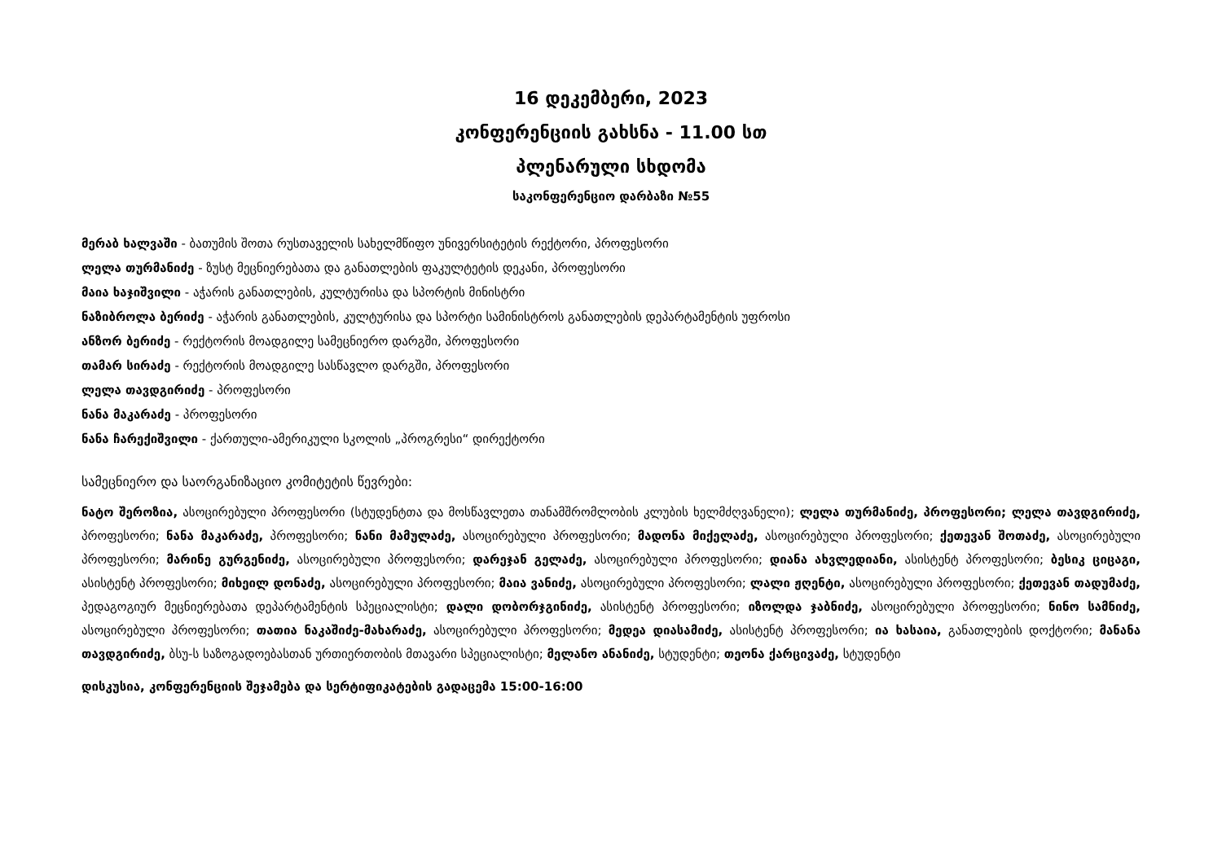16 დეკემბერი, 2023
კონფერენციის გახსნა - 11.00 სთ
პლენარული სხდომა
საკონფერენციო დარბაზი №55
მერაბ ხალვაში - ბათუმის შოთა რუსთაველის სახელმწიფო უნივერსიტეტის რექტორი, პროფესორი
ლელა თურმანიძე - ზუსტ მეცნიერებათა და განათლების ფაკულტეტის დეკანი, პროფესორი
მაია ხაჯიშვილი - აჭარის განათლების, კულტურისა და სპორტის მინისტრი
ნაზიბროლა ბერიძე - აჭარის განათლების, კულტურისა და სპორტი სამინისტროს განათლების დეპარტამენტის უფროსი
ანზორ ბერიძე - რექტორის მოადგილე სამეცნიერო დარგში, პროფესორი
თამარ სირაძე - რექტორის მოადგილე სასწავლო დარგში, პროფესორი
ლელა თავდგირიძე - პროფესორი
ნანა მაკარაძე - პროფესორი
ნანა ჩარექიშვილი - ქართული-ამერიკული სკოლის „პროგრესი“ დირექტორი
სამეცნიერო და საორგანიზაციო კომიტეტის წევრები:
ნატო შეროზია, ასოცირებული პროფესორი (სტუდენტთა და მოსწავლეთა თანამშრომლობის კლუბის ხელმძღვანელი); ლელა თურმანიძე, პროფესორი; ლელა თავდგირიძე, პროფესორი; ნანა მაკარაძე, პროფესორი; ნანი მამულაძე, ასოცირებული პროფესორი; მადონა მიქელაძე, ასოცირებული პროფესორი; ქეთევან შოთაძე, ასოცირებული პროფესორი; მარინე გურგენიძე, ასოცირებული პროფესორი; დარეჯან გელაძე, ასოცირებული პროფესორი; დიანა ახვლედიანი, ასისტენტ პროფესორი; ბესიკ ციცაგი, ასისტენტ პროფესორი; მიხეილ დონაძე, ასოცირებული პროფესორი; მაია ვანიძე, ასოცირებული პროფესორი; ლალი ჟღენტი, ასოცირებული პროფესორი; ქეთევან თადუმაძე, პედაგოგიურ მეცნიერებათა დეპარტამენტის სპეციალისტი; დალი დობორჯგინიძე, ასისტენტ პროფესორი; იზოლდა ჯაბნიძე, ასოცირებული პროფესორი; ნინო სამნიძე, ასოცირებული პროფესორი; თათია ნაკაშიძე-მახარაძე, ასოცირებული პროფესორი; მედეა დიასამიძე, ასისტენტ პროფესორი; ია ხასაია, განათლების დოქტორი; მანანა თავდგირიძე, ბსუ-ს საზოგადოებასთან ურთიერთობის მთავარი სპეციალისტი; მელანო ანანიძე, სტუდენტი; თეონა ქარცივაძე, სტუდენტი
დისკუსია, კონფერენციის შეჯამება და სერტიფიკატების გადაცემა 15:00-16:00